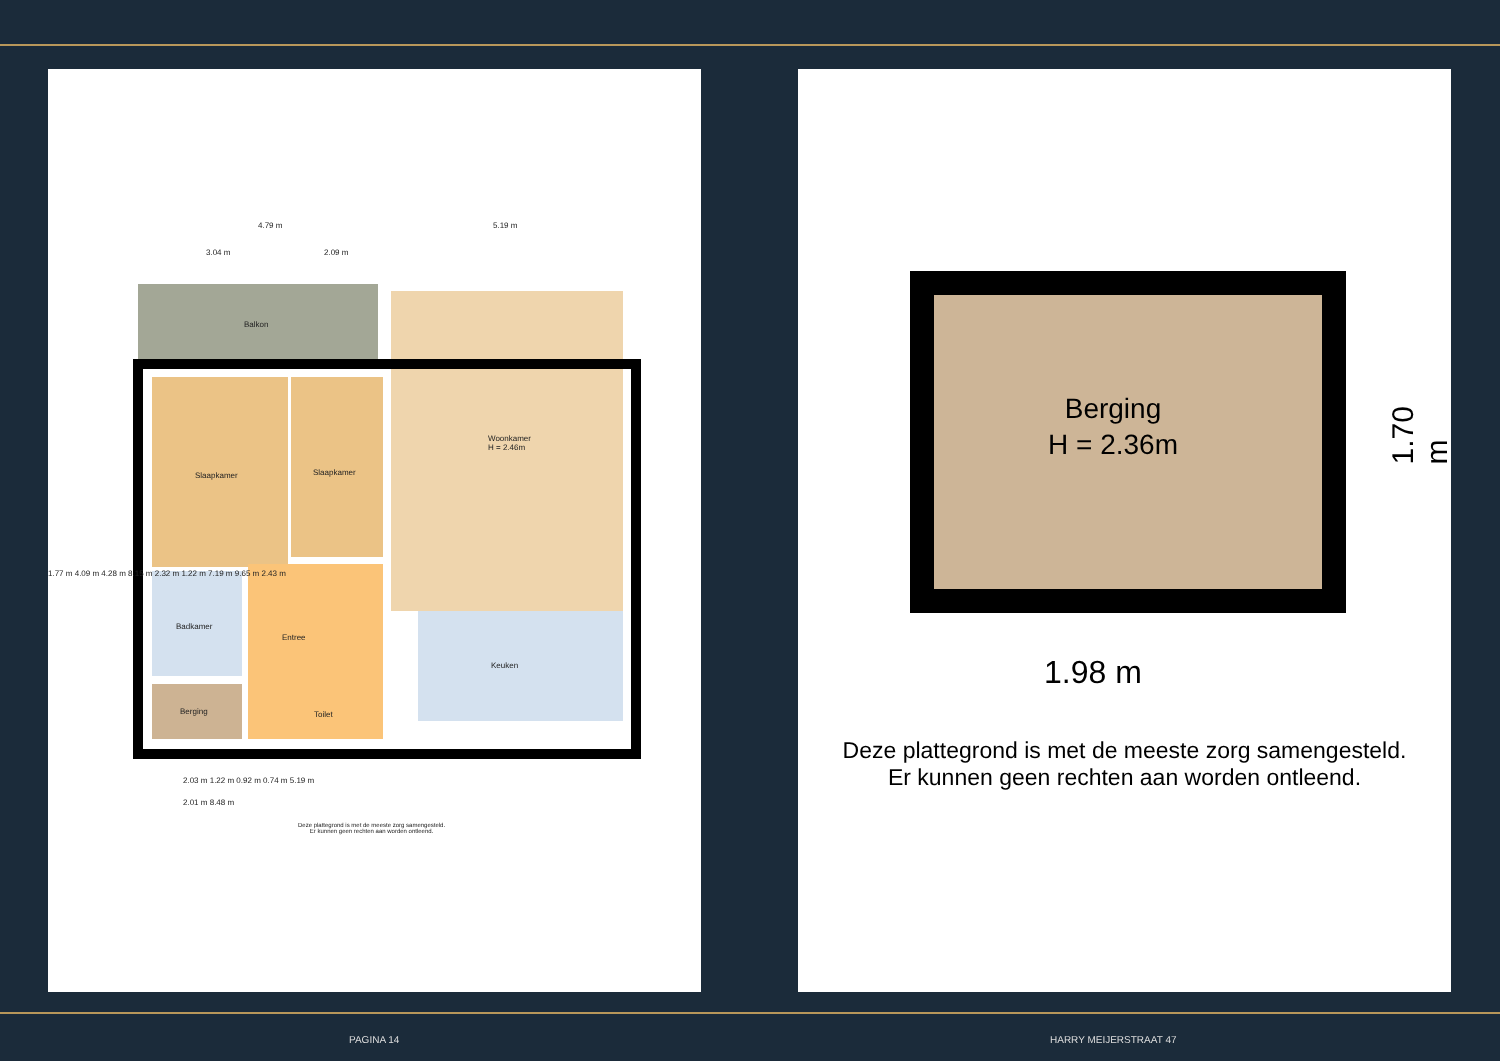4.79 m 5.19 m
3.04 m 2.09 m
Balkon
Slaapkamer Slaapkamer
Woonkamer
H = 2.46m
Badkamer
Entree
Keuken
Berging Toilet
1.77 m 4.09 m 4.28 m 8.15 m 2.32 m 1.22 m 7.19 m 9.65 m 2.43 m
2.03 m 1.22 m 0.92 m 0.74 m 5.19 m
2.01 m 8.48 m
Deze plattegrond is met de meeste zorg samengesteld.
Er kunnen geen rechten aan worden ontleend.
Berging
H = 2.36m
1.98 m
1.70 m
Deze plattegrond is met de meeste zorg samengesteld.
Er kunnen geen rechten aan worden ontleend.
PAGINA 14 HARRY MEIJERSTRAAT 47